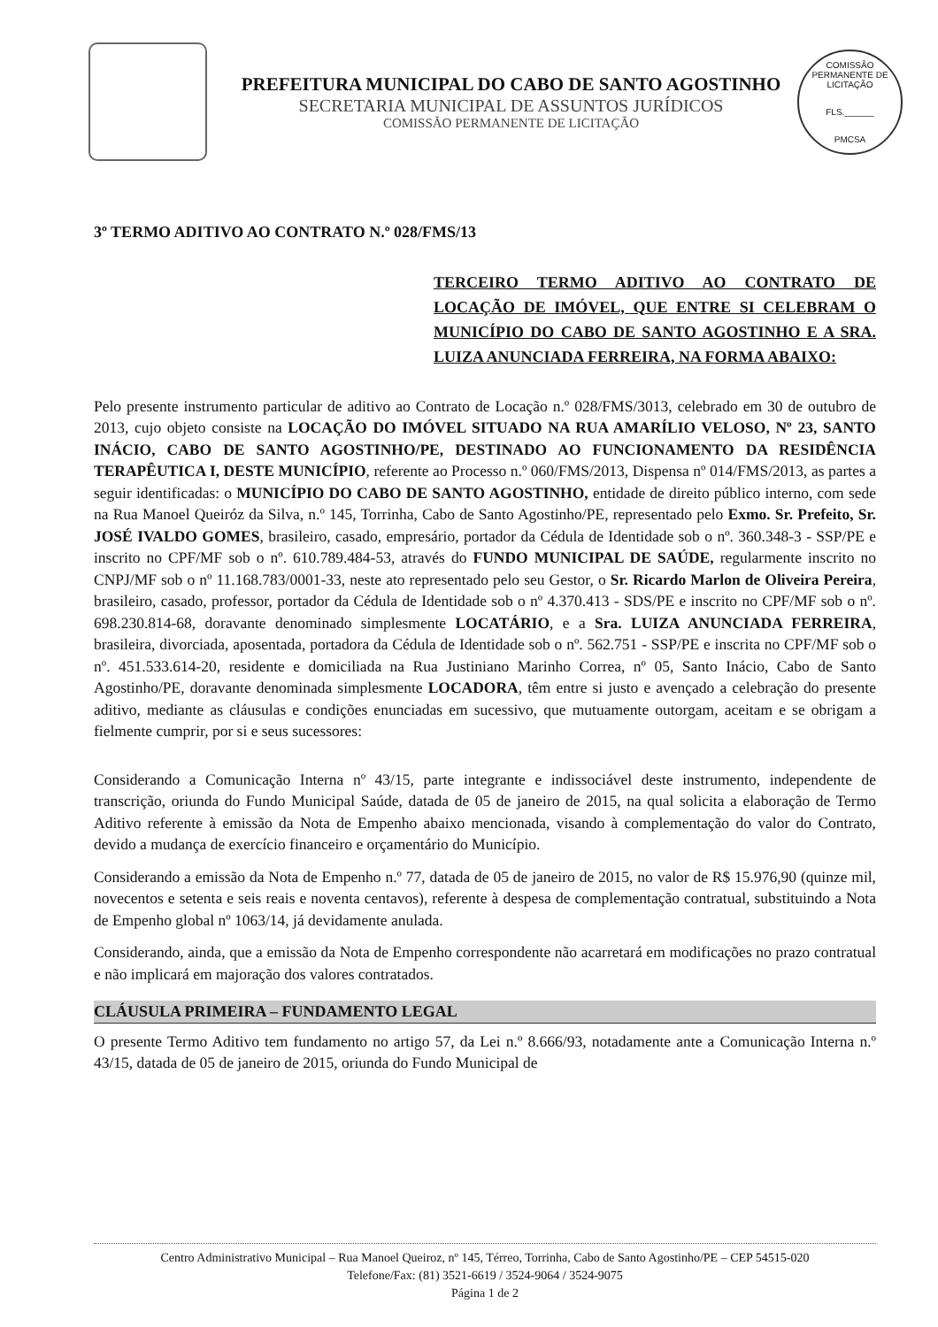PREFEITURA MUNICIPAL DO CABO DE SANTO AGOSTINHO
SECRETARIA MUNICIPAL DE ASSUNTOS JURÍDICOS
COMISSÃO PERMANENTE DE LICITAÇÃO
COMISSÃO PERMANENTE DE LICITAÇÃO
FLS.______
PMCSA
3º TERMO ADITIVO AO CONTRATO N.º 028/FMS/13
TERCEIRO TERMO ADITIVO AO CONTRATO DE LOCAÇÃO DE IMÓVEL, QUE ENTRE SI CELEBRAM O MUNICÍPIO DO CABO DE SANTO AGOSTINHO E A SRA. LUIZA ANUNCIADA FERREIRA, NA FORMA ABAIXO:
Pelo presente instrumento particular de aditivo ao Contrato de Locação n.º 028/FMS/3013, celebrado em 30 de outubro de 2013, cujo objeto consiste na LOCAÇÃO DO IMÓVEL SITUADO NA RUA AMARÍLIO VELOSO, Nº 23, SANTO INÁCIO, CABO DE SANTO AGOSTINHO/PE, DESTINADO AO FUNCIONAMENTO DA RESIDÊNCIA TERAPÊUTICA I, DESTE MUNICÍPIO, referente ao Processo n.º 060/FMS/2013, Dispensa nº 014/FMS/2013, as partes a seguir identificadas: o MUNICÍPIO DO CABO DE SANTO AGOSTINHO, entidade de direito público interno, com sede na Rua Manoel Queiróz da Silva, n.º 145, Torrinha, Cabo de Santo Agostinho/PE, representado pelo Exmo. Sr. Prefeito, Sr. JOSÉ IVALDO GOMES, brasileiro, casado, empresário, portador da Cédula de Identidade sob o nº. 360.348-3 - SSP/PE e inscrito no CPF/MF sob o nº. 610.789.484-53, através do FUNDO MUNICIPAL DE SAÚDE, regularmente inscrito no CNPJ/MF sob o nº 11.168.783/0001-33, neste ato representado pelo seu Gestor, o Sr. Ricardo Marlon de Oliveira Pereira, brasileiro, casado, professor, portador da Cédula de Identidade sob o nº 4.370.413 - SDS/PE e inscrito no CPF/MF sob o nº. 698.230.814-68, doravante denominado simplesmente LOCATÁRIO, e a Sra. LUIZA ANUNCIADA FERREIRA, brasileira, divorciada, aposentada, portadora da Cédula de Identidade sob o nº. 562.751 - SSP/PE e inscrita no CPF/MF sob o nº. 451.533.614-20, residente e domiciliada na Rua Justiniano Marinho Correa, nº 05, Santo Inácio, Cabo de Santo Agostinho/PE, doravante denominada simplesmente LOCADORA, têm entre si justo e avençado a celebração do presente aditivo, mediante as cláusulas e condições enunciadas em sucessivo, que mutuamente outorgam, aceitam e se obrigam a fielmente cumprir, por si e seus sucessores:
Considerando a Comunicação Interna nº 43/15, parte integrante e indissociável deste instrumento, independente de transcrição, oriunda do Fundo Municipal Saúde, datada de 05 de janeiro de 2015, na qual solicita a elaboração de Termo Aditivo referente à emissão da Nota de Empenho abaixo mencionada, visando à complementação do valor do Contrato, devido a mudança de exercício financeiro e orçamentário do Município.
Considerando a emissão da Nota de Empenho n.º 77, datada de 05 de janeiro de 2015, no valor de R$ 15.976,90 (quinze mil, novecentos e setenta e seis reais e noventa centavos), referente à despesa de complementação contratual, substituindo a Nota de Empenho global nº 1063/14, já devidamente anulada.
Considerando, ainda, que a emissão da Nota de Empenho correspondente não acarretará em modificações no prazo contratual e não implicará em majoração dos valores contratados.
CLÁUSULA PRIMEIRA – FUNDAMENTO LEGAL
O presente Termo Aditivo tem fundamento no artigo 57, da Lei n.º 8.666/93, notadamente ante a Comunicação Interna n.º 43/15, datada de 05 de janeiro de 2015, oriunda do Fundo Municipal de
Centro Administrativo Municipal – Rua Manoel Queiroz, nº 145, Térreo, Torrinha, Cabo de Santo Agostinho/PE – CEP 54515-020
Telefone/Fax: (81) 3521-6619 / 3524-9064 / 3524-9075
Página 1 de 2